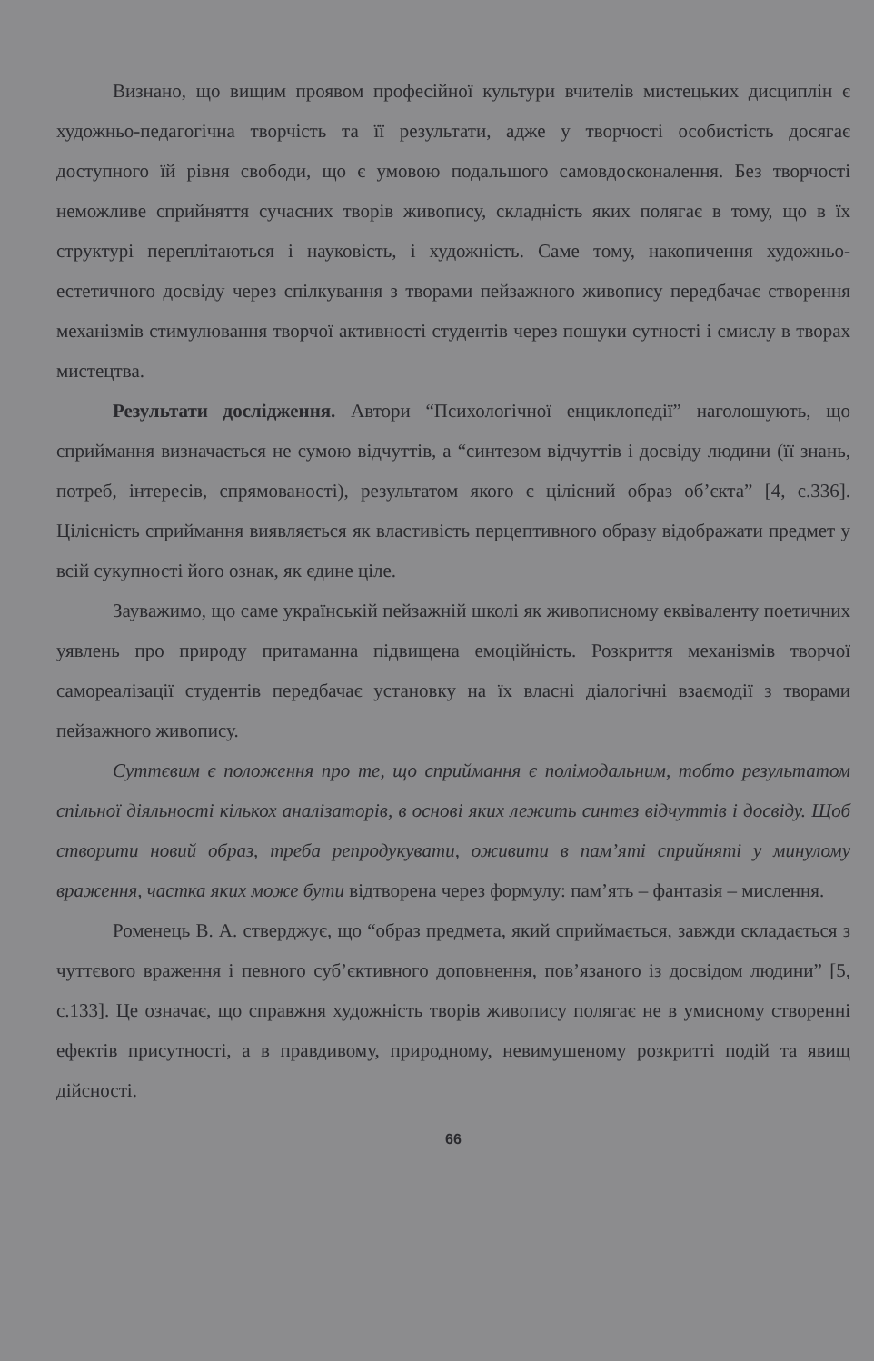Визнано, що вищим проявом професійної культури вчителів мистецьких дисциплін є художньо-педагогічна творчість та її результати, адже у творчості особистість досягає доступного їй рівня свободи, що є умовою подальшого самовдосконалення. Без творчості неможливе сприйняття сучасних творів живопису, складність яких полягає в тому, що в їх структурі переплітаються і науковість, і художність. Саме тому, накопичення художньо-естетичного досвіду через спілкування з творами пейзажного живопису передбачає створення механізмів стимулювання творчої активності студентів через пошуки сутності і смислу в творах мистецтва.
Результати дослідження. Автори “Психологічної енциклопедії” наголошують, що сприймання визначається не сумою відчуттів, а “синтезом відчуттів і досвіду людини (її знань, потреб, інтересів, спрямованості), результатом якого є цілісний образ об’єкта” [4, с.336]. Цілісність сприймання виявляється як властивість перцептивного образу відображати предмет у всій сукупності його ознак, як єдине ціле.
Зауважимо, що саме українській пейзажній школі як живописному еквіваленту поетичних уявлень про природу притаманна підвищена емоційність. Розкриття механізмів творчої самореалізації студентів передбачає установку на їх власні діалогічні взаємодії з творами пейзажного живопису.
Суттєвим є положення про те, що сприймання є полімодальним, тобто результатом спільної діяльності кількох аналізаторів, в основі яких лежить синтез відчуттів і досвіду. Щоб створити новий образ, треба репродукувати, оживити в пам’яті сприйняті у минулому враження, частка яких може бути відтворена через формулу: пам’ять – фантазія – мислення.
Роменець В. А. стверджує, що “образ предмета, який сприймається, завжди складається з чуттєвого враження і певного суб’єктивного доповнення, пов’язаного із досвідом людини” [5, с.133]. Це означає, що справжня художність творів живопису полягає не в умисному створенні ефектів присутності, а в правдивому, природному, невимушеному розкритті подій та явищ дійсності.
66